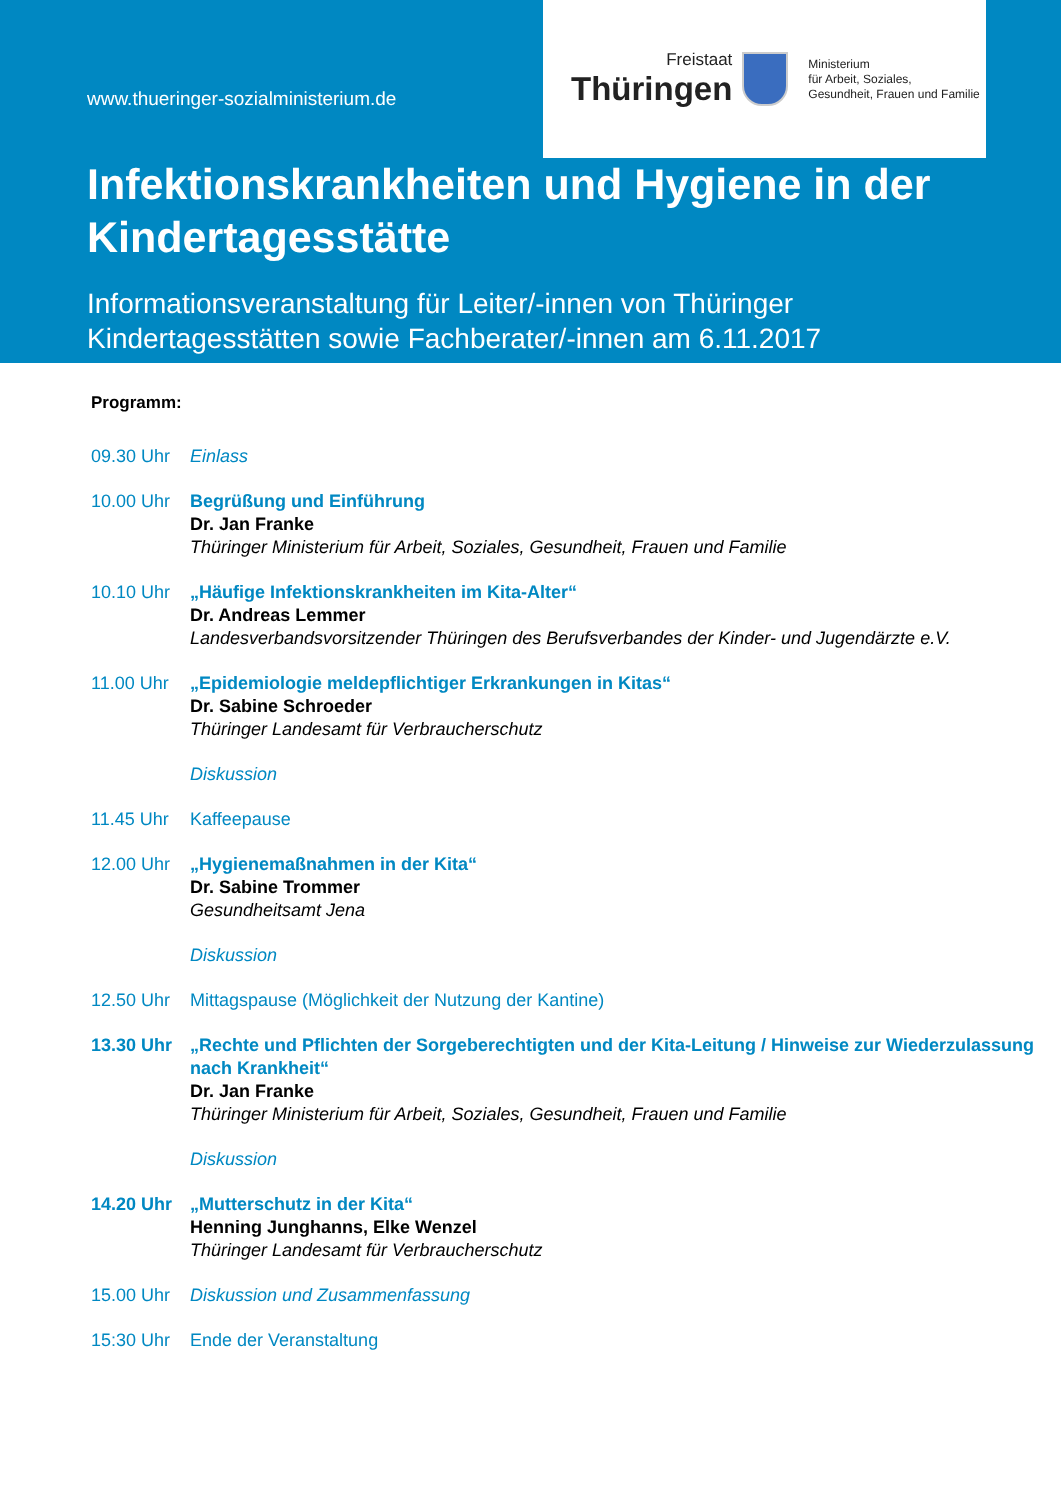www.thueringer-sozialministerium.de
Freistaat
Thüringen
Ministerium
für Arbeit, Soziales,
Gesundheit, Frauen und Familie
Infektionskrankheiten und Hygiene in der Kindertagesstätte
Informationsveranstaltung für Leiter/-innen von Thüringer Kindertagesstätten sowie Fachberater/-innen am 6.11.2017
Programm:
09.30 Uhr Einlass
10.00 Uhr Begrüßung und Einführung
Dr. Jan Franke
Thüringer Ministerium für Arbeit, Soziales, Gesundheit, Frauen und Familie
10.10 Uhr „Häufige Infektionskrankheiten im Kita-Alter“
Dr. Andreas Lemmer
Landesverbandsvorsitzender Thüringen des Berufsverbandes der Kinder- und Jugendärzte e.V.
11.00 Uhr „Epidemiologie meldepflichtiger Erkrankungen in Kitas“
Dr. Sabine Schroeder
Thüringer Landesamt für Verbraucherschutz
Diskussion
11.45 Uhr Kaffeepause
12.00 Uhr „Hygienemaßnahmen in der Kita“
Dr. Sabine Trommer
Gesundheitsamt Jena
Diskussion
12.50 Uhr Mittagspause (Möglichkeit der Nutzung der Kantine)
13.30 Uhr „Rechte und Pflichten der Sorgeberechtigten und der Kita-Leitung / Hinweise zur Wiederzulassung nach Krankheit“
Dr. Jan Franke
Thüringer Ministerium für Arbeit, Soziales, Gesundheit, Frauen und Familie
Diskussion
14.20 Uhr „Mutterschutz in der Kita“
Henning Junghanns, Elke Wenzel
Thüringer Landesamt für Verbraucherschutz
15.00 Uhr Diskussion und Zusammenfassung
15:30 Uhr Ende der Veranstaltung